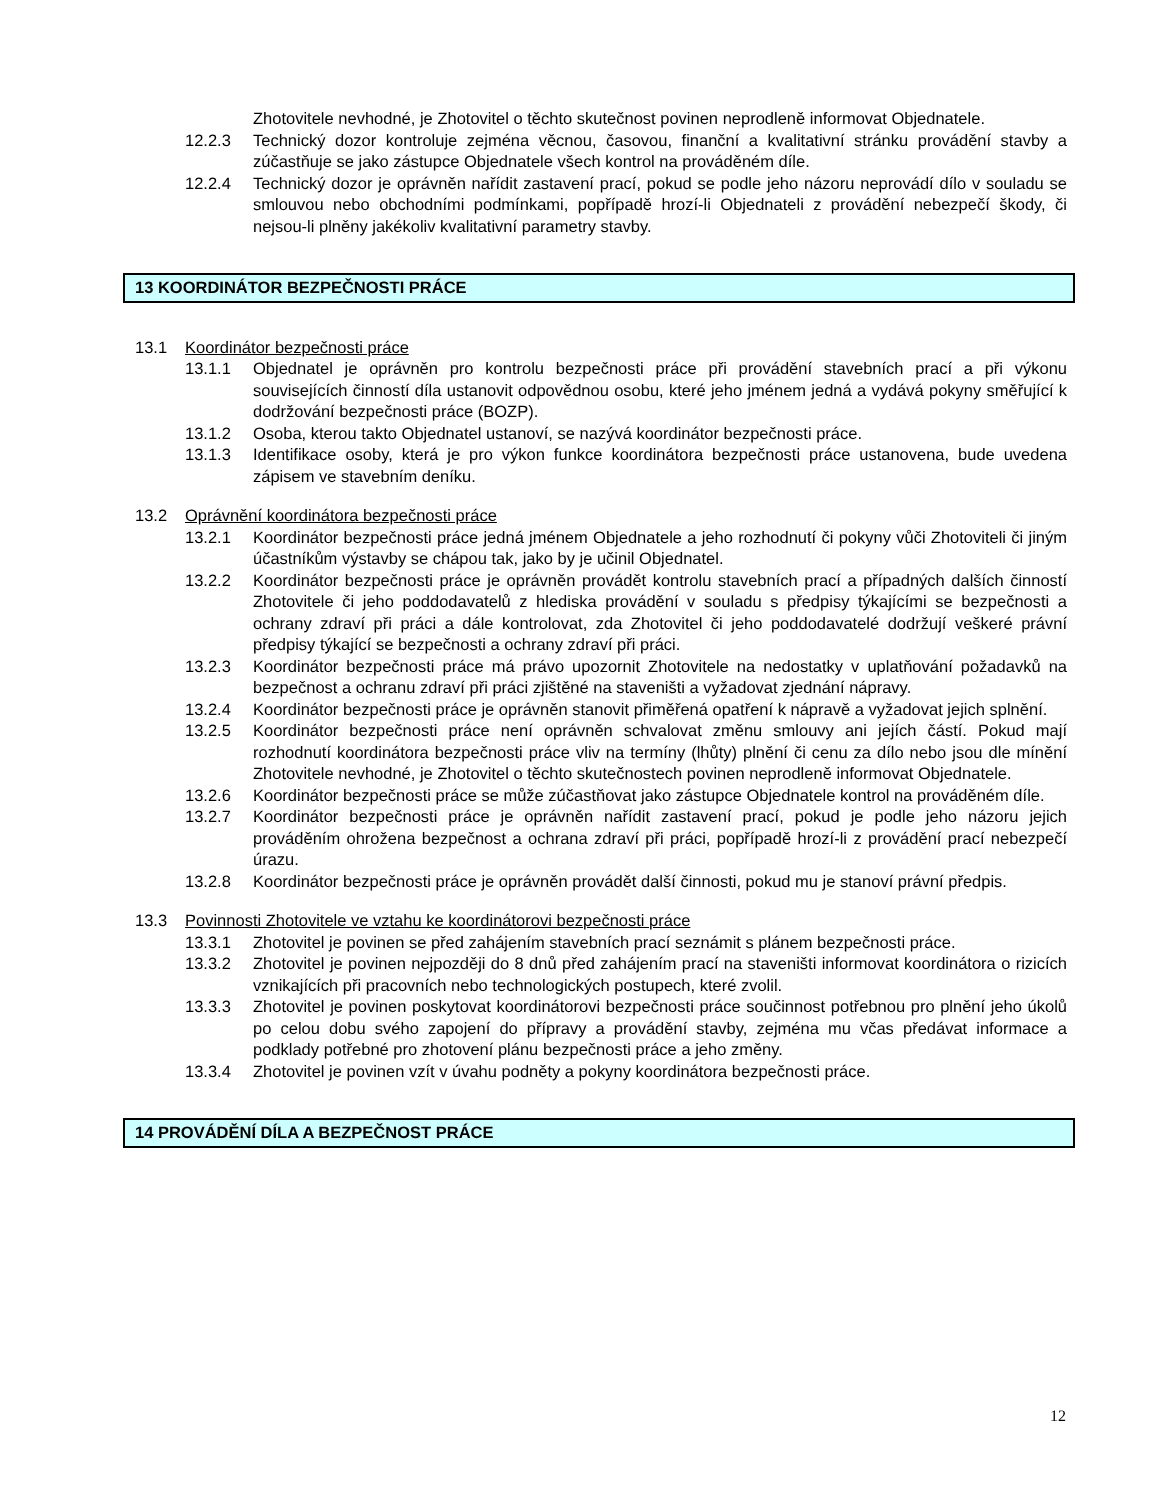Zhotovitele nevhodné, je Zhotovitel o těchto skutečnost povinen neprodleně informovat Objednatele.
12.2.3 Technický dozor kontroluje zejména věcnou, časovou, finanční a kvalitativní stránku provádění stavby a zúčastňuje se jako zástupce Objednatele všech kontrol na prováděném díle.
12.2.4 Technický dozor je oprávněn nařídit zastavení prací, pokud se podle jeho názoru neprovádí dílo v souladu se smlouvou nebo obchodními podmínkami, popřípadě hrozí-li Objednateli z provádění nebezpečí škody, či nejsou-li plněny jakékoliv kvalitativní parametry stavby.
13 KOORDINÁTOR BEZPEČNOSTI PRÁCE
13.1 Koordinátor bezpečnosti práce
13.1.1 Objednatel je oprávněn pro kontrolu bezpečnosti práce při provádění stavebních prací a při výkonu souvisejících činností díla ustanovit odpovědnou osobu, které jeho jménem jedná a vydává pokyny směřující k dodržování bezpečnosti práce (BOZP).
13.1.2 Osoba, kterou takto Objednatel ustanoví, se nazývá koordinátor bezpečnosti práce.
13.1.3 Identifikace osoby, která je pro výkon funkce koordinátora bezpečnosti práce ustanovena, bude uvedena zápisem ve stavebním deníku.
13.2 Oprávnění koordinátora bezpečnosti práce
13.2.1 Koordinátor bezpečnosti práce jedná jménem Objednatele a jeho rozhodnutí či pokyny vůči Zhotoviteli či jiným účastníkům výstavby se chápou tak, jako by je učinil Objednatel.
13.2.2 Koordinátor bezpečnosti práce je oprávněn provádět kontrolu stavebních prací a případných dalších činností Zhotovitele či jeho poddodavatelů z hlediska provádění v souladu s předpisy týkajícími se bezpečnosti a ochrany zdraví při práci a dále kontrolovat, zda Zhotovitel či jeho poddodavatelé dodržují veškeré právní předpisy týkající se bezpečnosti a ochrany zdraví při práci.
13.2.3 Koordinátor bezpečnosti práce má právo upozornit Zhotovitele na nedostatky v uplatňování požadavků na bezpečnost a ochranu zdraví při práci zjištěné na staveništi a vyžadovat zjednání nápravy.
13.2.4 Koordinátor bezpečnosti práce je oprávněn stanovit přiměřená opatření k nápravě a vyžadovat jejich splnění.
13.2.5 Koordinátor bezpečnosti práce není oprávněn schvalovat změnu smlouvy ani jejích částí. Pokud mají rozhodnutí koordinátora bezpečnosti práce vliv na termíny (lhůty) plnění či cenu za dílo nebo jsou dle mínění Zhotovitele nevhodné, je Zhotovitel o těchto skutečnostech povinen neprodleně informovat Objednatele.
13.2.6 Koordinátor bezpečnosti práce se může zúčastňovat jako zástupce Objednatele kontrol na prováděném díle.
13.2.7 Koordinátor bezpečnosti práce je oprávněn nařídit zastavení prací, pokud je podle jeho názoru jejich prováděním ohrožena bezpečnost a ochrana zdraví při práci, popřípadě hrozí-li z provádění prací nebezpečí úrazu.
13.2.8 Koordinátor bezpečnosti práce je oprávněn provádět další činnosti, pokud mu je stanoví právní předpis.
13.3 Povinnosti Zhotovitele ve vztahu ke koordinátorovi bezpečnosti práce
13.3.1 Zhotovitel je povinen se před zahájením stavebních prací seznámit s plánem bezpečnosti práce.
13.3.2 Zhotovitel je povinen nejpozději do 8 dnů před zahájením prací na staveništi informovat koordinátora o rizicích vznikajících při pracovních nebo technologických postupech, které zvolil.
13.3.3 Zhotovitel je povinen poskytovat koordinátorovi bezpečnosti práce součinnost potřebnou pro plnění jeho úkolů po celou dobu svého zapojení do přípravy a provádění stavby, zejména mu včas předávat informace a podklady potřebné pro zhotovení plánu bezpečnosti práce a jeho změny.
13.3.4 Zhotovitel je povinen vzít v úvahu podněty a pokyny koordinátora bezpečnosti práce.
14 PROVÁDĚNÍ DÍLA A BEZPEČNOST PRÁCE
12